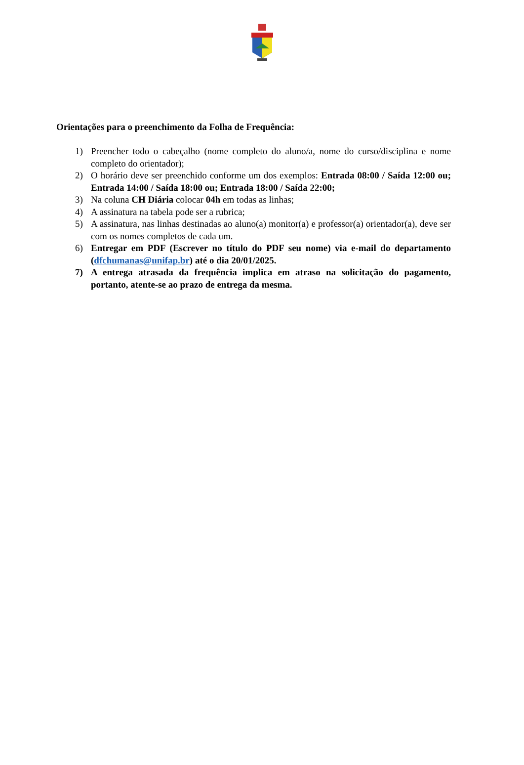Orientações para o preenchimento da Folha de Frequência:
1) Preencher todo o cabeçalho (nome completo do aluno/a, nome do curso/disciplina e nome completo do orientador);
2) O horário deve ser preenchido conforme um dos exemplos: Entrada 08:00 / Saída 12:00 ou; Entrada 14:00 / Saída 18:00 ou; Entrada 18:00 / Saída 22:00;
3) Na coluna CH Diária colocar 04h em todas as linhas;
4) A assinatura na tabela pode ser a rubrica;
5) A assinatura, nas linhas destinadas ao aluno(a) monitor(a) e professor(a) orientador(a), deve ser com os nomes completos de cada um.
6) Entregar em PDF (Escrever no título do PDF seu nome) via e-mail do departamento (dfchumanas@unifap.br) até o dia 20/01/2025.
7) A entrega atrasada da frequência implica em atraso na solicitação do pagamento, portanto, atente-se ao prazo de entrega da mesma.